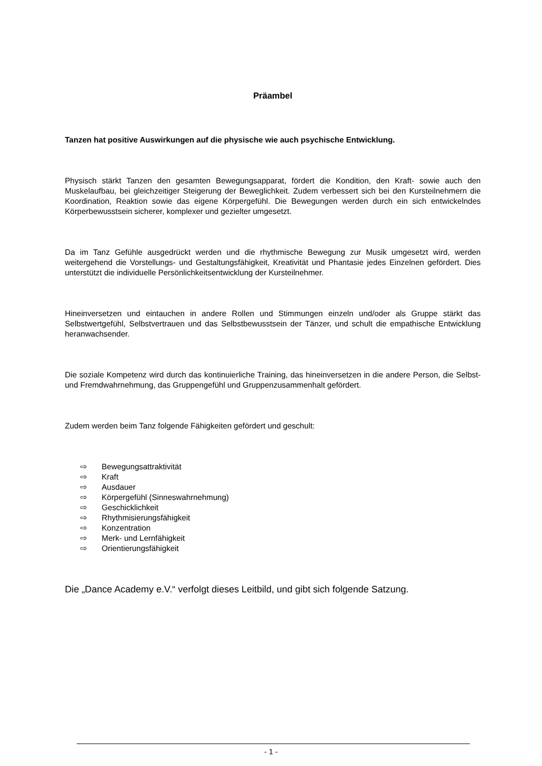Präambel
Tanzen hat positive Auswirkungen auf die physische wie auch psychische Entwicklung.
Physisch stärkt Tanzen den gesamten Bewegungsapparat, fördert die Kondition, den Kraft- sowie auch den Muskelaufbau, bei gleichzeitiger Steigerung der Beweglichkeit. Zudem verbessert sich bei den Kursteilnehmern die Koordination, Reaktion sowie das eigene Körpergefühl. Die Bewegungen werden durch ein sich entwickelndes Körperbewusstsein sicherer, komplexer und gezielter umgesetzt.
Da im Tanz Gefühle ausgedrückt werden und die rhythmische Bewegung zur Musik umgesetzt wird, werden weitergehend die Vorstellungs- und Gestaltungsfähigkeit, Kreativität und Phantasie jedes Einzelnen gefördert. Dies unterstützt die individuelle Persönlichkeitsentwicklung der Kursteilnehmer.
Hineinversetzen und eintauchen in andere Rollen und Stimmungen einzeln und/oder als Gruppe stärkt das Selbstwertgefühl, Selbstvertrauen und das Selbstbewusstsein der Tänzer, und schult die empathische Entwicklung heranwachsender.
Die soziale Kompetenz wird durch das kontinuierliche Training, das hineinversetzen in die andere Person, die Selbst- und Fremdwahrnehmung, das Gruppengefühl und Gruppenzusammenhalt gefördert.
Zudem werden beim Tanz folgende Fähigkeiten gefördert und geschult:
⇨ Bewegungsattraktivität
⇨ Kraft
⇨ Ausdauer
⇨ Körpergefühl (Sinneswahrnehmung)
⇨ Geschicklichkeit
⇨ Rhythmisierungsfähigkeit
⇨ Konzentration
⇨ Merk- und Lernfähigkeit
⇨ Orientierungsfähigkeit
Die „Dance Academy e.V.“ verfolgt dieses Leitbild, und gibt sich folgende Satzung.
- 1 -